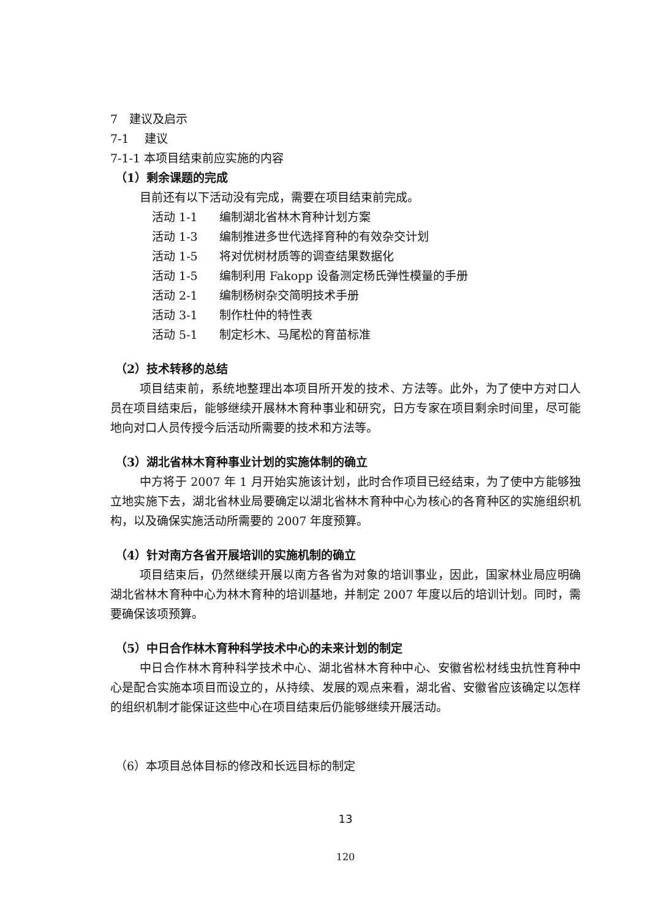7　建议及启示
7-1　 建议
7-1-1 本项目结束前应实施的内容
（1）剩余课题的完成
目前还有以下活动没有完成，需要在项目结束前完成。
活动 1-1 编制湖北省林木育种计划方案
活动 1-3 编制推进多世代选择育种的有效杂交计划
活动 1-5 将对优树材质等的调查结果数据化
活动 1-5 编制利用 Fakopp 设备测定杨氏弹性模量的手册
活动 2-1 编制杨树杂交简明技术手册
活动 3-1 制作杜仲的特性表
活动 5-1 制定杉木、马尾松的育苗标准
（2）技术转移的总结
项目结束前，系统地整理出本项目所开发的技术、方法等。此外，为了使中方对口人员在项目结束后，能够继续开展林木育种事业和研究，日方专家在项目剩余时间里，尽可能地向对口人员传授今后活动所需要的技术和方法等。
（3）湖北省林木育种事业计划的实施体制的确立
中方将于 2007 年 1 月开始实施该计划，此时合作项目已经结束，为了使中方能够独立地实施下去，湖北省林业局要确定以湖北省林木育种中心为核心的各育种区的实施组织机构，以及确保实施活动所需要的 2007 年度预算。
（4）针对南方各省开展培训的实施机制的确立
项目结束后，仍然继续开展以南方各省为对象的培训事业，因此，国家林业局应明确湖北省林木育种中心为林木育种的培训基地，并制定 2007 年度以后的培训计划。同时，需要确保该项预算。
（5）中日合作林木育种科学技术中心的未来计划的制定
中日合作林木育种科学技术中心、湖北省林木育种中心、安徽省松材线虫抗性育种中心是配合实施本项目而设立的，从持续、发展的观点来看，湖北省、安徽省应该确定以怎样的组织机制才能保证这些中心在项目结束后仍能够继续开展活动。
（6）本项目总体目标的修改和长远目标的制定
13
120